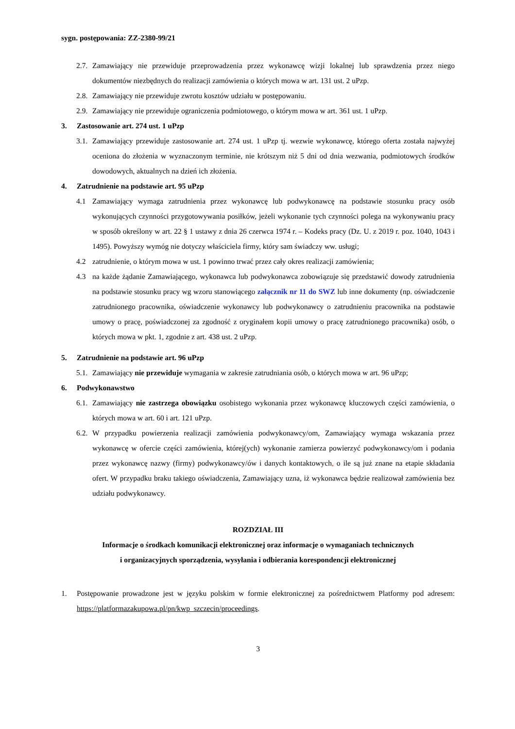sygn. postępowania: ZZ-2380-99/21
2.7. Zamawiający nie przewiduje przeprowadzenia przez wykonawcę wizji lokalnej lub sprawdzenia przez niego dokumentów niezbędnych do realizacji zamówienia o których mowa w art. 131 ust. 2 uPzp.
2.8. Zamawiający nie przewiduje zwrotu kosztów udziału w postępowaniu.
2.9. Zamawiający nie przewiduje ograniczenia podmiotowego, o którym mowa w art. 361 ust. 1 uPzp.
3. Zastosowanie art. 274 ust. 1 uPzp
3.1. Zamawiający przewiduje zastosowanie art. 274 ust. 1 uPzp tj. wezwie wykonawcę, którego oferta została najwyżej oceniona do złożenia w wyznaczonym terminie, nie krótszym niż 5 dni od dnia wezwania, podmiotowych środków dowodowych, aktualnych na dzień ich złożenia.
4. Zatrudnienie na podstawie art. 95 uPzp
4.1 Zamawiający wymaga zatrudnienia przez wykonawcę lub podwykonawcę na podstawie stosunku pracy osób wykonujących czynności przygotowywania posiłków, jeżeli wykonanie tych czynności polega na wykonywaniu pracy w sposób określony w art. 22 § 1 ustawy z dnia 26 czerwca 1974 r. – Kodeks pracy (Dz. U. z 2019 r. poz. 1040, 1043 i 1495). Powyższy wymóg nie dotyczy właściciela firmy, który sam świadczy ww. usługi;
4.2 zatrudnienie, o którym mowa w ust. 1 powinno trwać przez cały okres realizacji zamówienia;
4.3 na każde żądanie Zamawiającego, wykonawca lub podwykonawca zobowiązuje się przedstawić dowody zatrudnienia na podstawie stosunku pracy wg wzoru stanowiącego załącznik nr 11 do SWZ lub inne dokumenty (np. oświadczenie zatrudnionego pracownika, oświadczenie wykonawcy lub podwykonawcy o zatrudnieniu pracownika na podstawie umowy o pracę, poświadczonej za zgodność z oryginałem kopii umowy o pracę zatrudnionego pracownika) osób, o których mowa w pkt. 1, zgodnie z art. 438 ust. 2 uPzp.
5. Zatrudnienie na podstawie art. 96 uPzp
5.1. Zamawiający nie przewiduje wymagania w zakresie zatrudniania osób, o których mowa w art. 96 uPzp;
6. Podwykonawstwo
6.1. Zamawiający nie zastrzega obowiązku osobistego wykonania przez wykonawcę kluczowych części zamówienia, o których mowa w art. 60 i art. 121 uPzp.
6.2. W przypadku powierzenia realizacji zamówienia podwykonawcy/om, Zamawiający wymaga wskazania przez wykonawcę w ofercie części zamówienia, której(ych) wykonanie zamierza powierzyć podwykonawcy/om i podania przez wykonawcę nazwy (firmy) podwykonawcy/ów i danych kontaktowych, o ile są już znane na etapie składania ofert. W przypadku braku takiego oświadczenia, Zamawiający uzna, iż wykonawca będzie realizował zamówienia bez udziału podwykonawcy.
ROZDZIAŁ III
Informacje o środkach komunikacji elektronicznej oraz informacje o wymaganiach technicznych
i organizacyjnych sporządzenia, wysyłania i odbierania korespondencji elektronicznej
1. Postępowanie prowadzone jest w języku polskim w formie elektronicznej za pośrednictwem Platformy pod adresem: https://platformazakupowa.pl/pn/kwp_szczecin/proceedings.
3